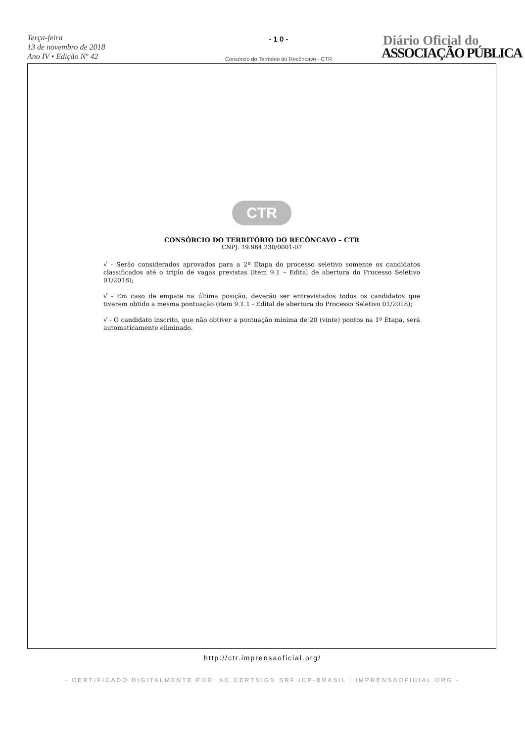Terça-feira
13 de novembro de 2018
Ano IV • Edição Nº 42
- 1 0 -
Consórcio do Território do Recôncavo - CTR
Diário Oficial do
ASSOCIAÇÃO PÚBLICA
CTR
CONSÓRCIO DO TERRITÓRIO DO RECÔNCAVO – CTR
CNPJ: 19.964.230/0001-07
√ - Serão considerados aprovados para a 2ª Etapa do processo seletivo somente os candidatos classificados até o triplo de vagas previstas (item 9.1 – Edital de abertura do Processo Seletivo 01/2018);
√ - Em caso de empate na última posição, deverão ser entrevistados todos os candidatos que tiverem obtido a mesma pontuação (item 9.1.1 - Edital de abertura do Processo Seletivo 01/2018);
√ - O candidato inscrito, que não obtiver a pontuação mínima de 20 (vinte) pontos na 1ª Etapa, será automaticamente eliminado.
http://ctr.imprensaoficial.org/
- CERTIFICADO DIGITALMENTE POR: AC CERTSIGN SRF ICP-BRASIL | IMPRENSAOFICIAL.ORG -